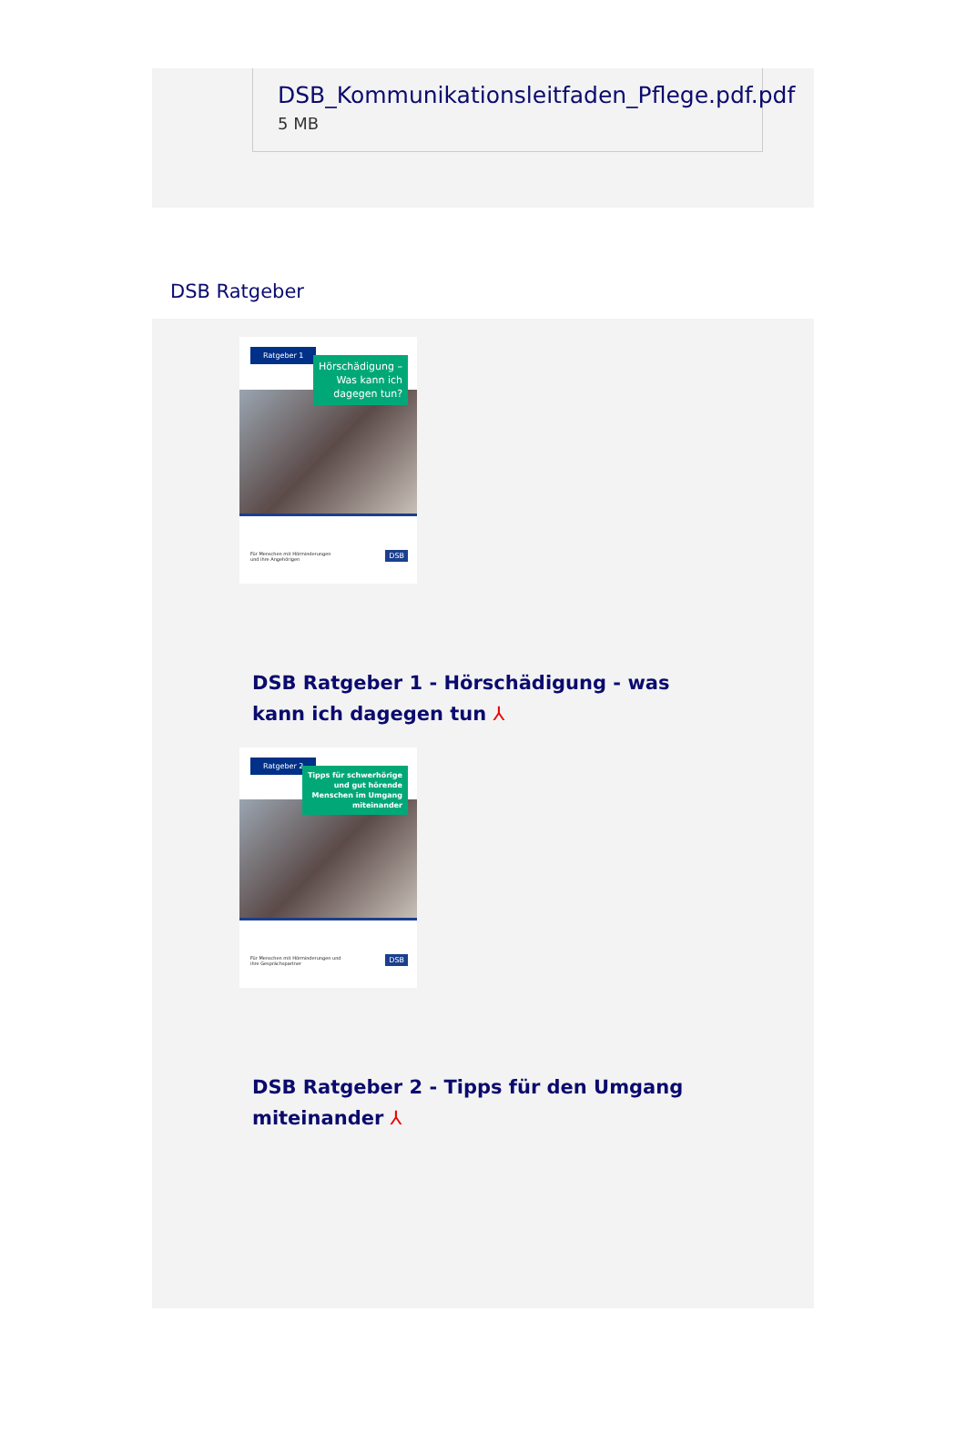DSB_Kommunikationsleitfaden_Pflege.pdf.pdf 5 MB
DSB Ratgeber
Ratgeber 1
Hörschädigung –
Was kann ich
dagegen tun?
Für Menschen mit Hörminderungen
und ihre Angehörigen
DSB
DSB Ratgeber 1 - Hörschädigung - was kann ich dagegen tun ⅄
Ratgeber 2
Tipps für schwerhörige
und gut hörende
Menschen im Umgang
miteinander
Für Menschen mit Hörminderungen und
ihre Gesprächspartner
DSB
DSB Ratgeber 2 - Tipps für den Umgang miteinander ⅄